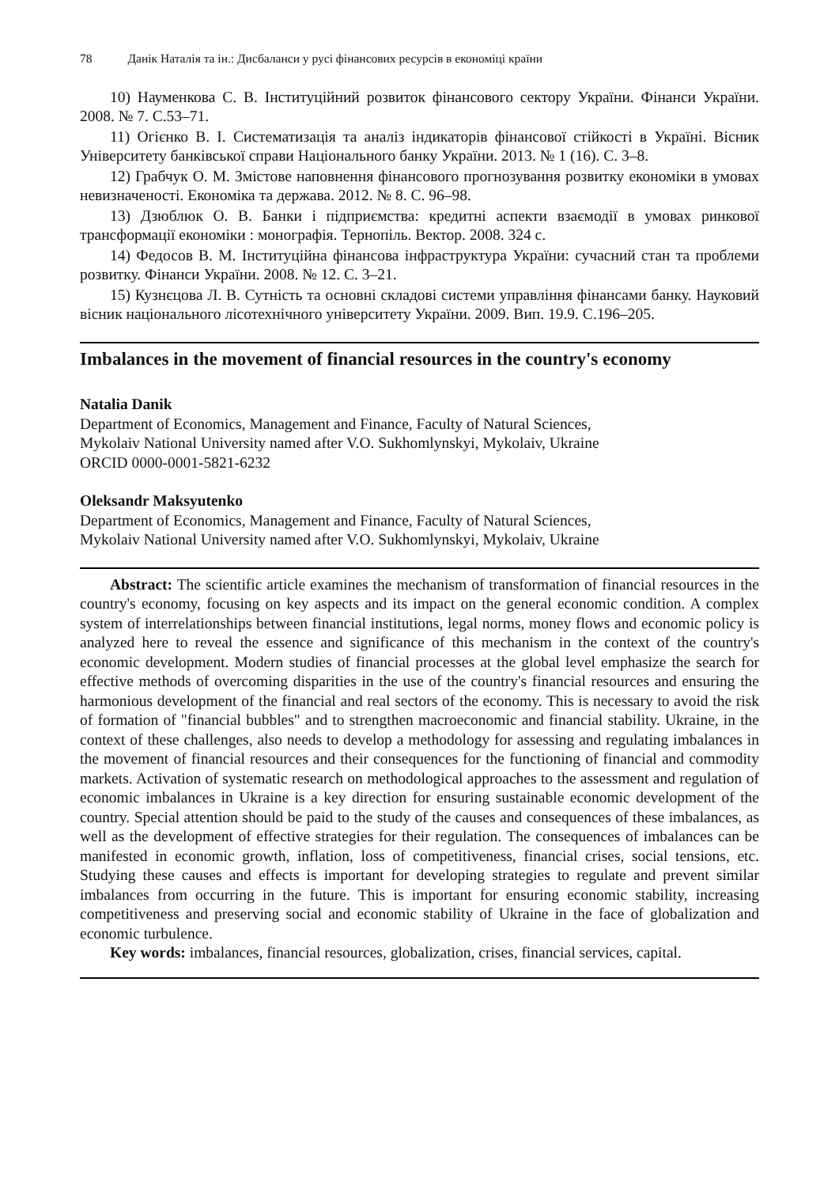78 Данік Наталія та ін.: Дисбаланси у русі фінансових ресурсів в економіці країни
10) Науменкова С. В. Інституційний розвиток фінансового сектору України. Фінанси України. 2008. № 7. С.53–71.
11) Огієнко В. І. Систематизація та аналіз індикаторів фінансової стійкості в Україні. Вісник Університету банківської справи Національного банку України. 2013. № 1 (16). С. 3–8.
12) Грабчук О. М. Змістове наповнення фінансового прогнозування розвитку економіки в умовах невизначеності. Економіка та держава. 2012. № 8. С. 96–98.
13) Дзюблюк О. В. Банки і підприємства: кредитні аспекти взаємодії в умовах ринкової трансформації економіки : монографія. Тернопіль. Вектор. 2008. 324 с.
14) Федосов В. М. Інституційна фінансова інфраструктура України: сучасний стан та проблеми розвитку. Фінанси України. 2008. № 12. С. 3–21.
15) Кузнєцова Л. В. Сутність та основні складові системи управління фінансами банку. Науковий вісник національного лісотехнічного університету України. 2009. Вип. 19.9. С.196–205.
Imbalances in the movement of financial resources in the country's economy
Natalia Danik
Department of Economics, Management and Finance, Faculty of Natural Sciences,
Mykolaiv National University named after V.O. Sukhomlynskyi, Mykolaiv, Ukraine
ORCID 0000-0001-5821-6232
Oleksandr Maksyutenko
Department of Economics, Management and Finance, Faculty of Natural Sciences,
Mykolaiv National University named after V.O. Sukhomlynskyi, Mykolaiv, Ukraine
Abstract: The scientific article examines the mechanism of transformation of financial resources in the country's economy, focusing on key aspects and its impact on the general economic condition. A complex system of interrelationships between financial institutions, legal norms, money flows and economic policy is analyzed here to reveal the essence and significance of this mechanism in the context of the country's economic development. Modern studies of financial processes at the global level emphasize the search for effective methods of overcoming disparities in the use of the country's financial resources and ensuring the harmonious development of the financial and real sectors of the economy. This is necessary to avoid the risk of formation of "financial bubbles" and to strengthen macroeconomic and financial stability. Ukraine, in the context of these challenges, also needs to develop a methodology for assessing and regulating imbalances in the movement of financial resources and their consequences for the functioning of financial and commodity markets. Activation of systematic research on methodological approaches to the assessment and regulation of economic imbalances in Ukraine is a key direction for ensuring sustainable economic development of the country. Special attention should be paid to the study of the causes and consequences of these imbalances, as well as the development of effective strategies for their regulation. The consequences of imbalances can be manifested in economic growth, inflation, loss of competitiveness, financial crises, social tensions, etc. Studying these causes and effects is important for developing strategies to regulate and prevent similar imbalances from occurring in the future. This is important for ensuring economic stability, increasing competitiveness and preserving social and economic stability of Ukraine in the face of globalization and economic turbulence.
Key words: imbalances, financial resources, globalization, crises, financial services, capital.